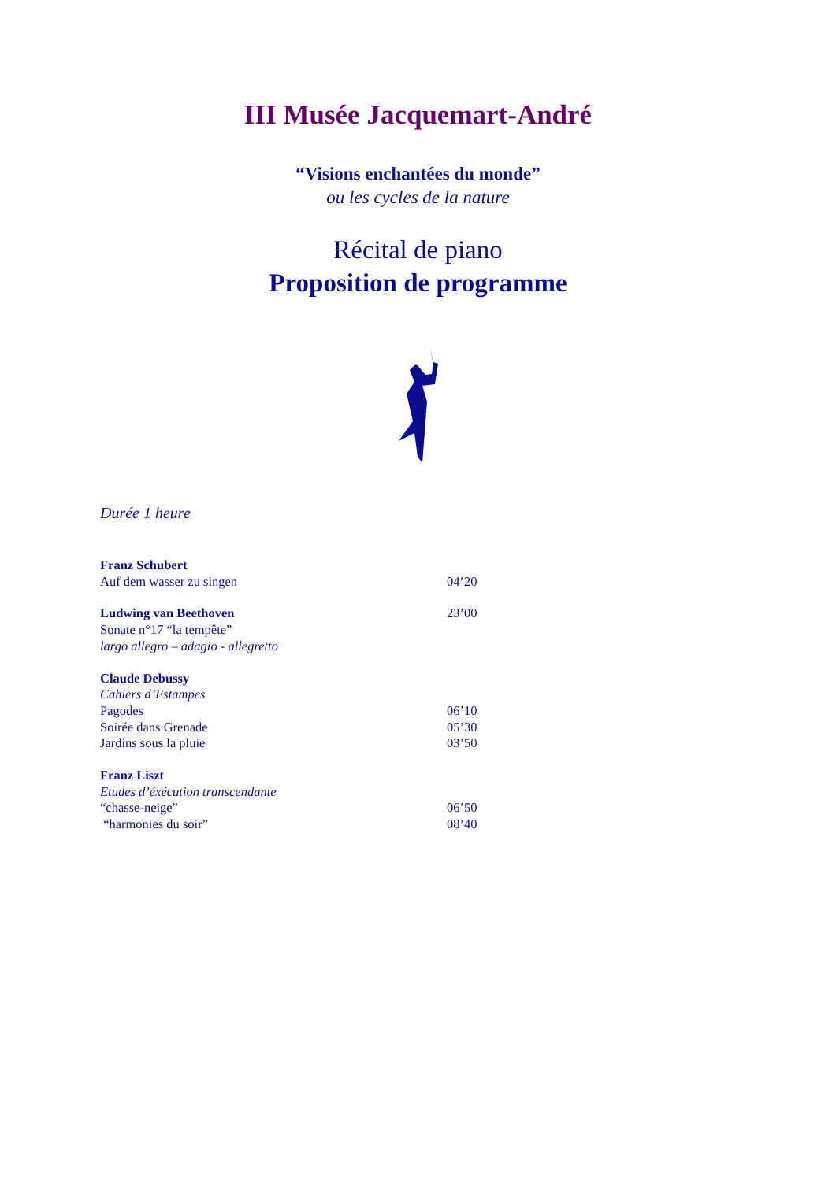III Musée Jacquemart-André
“Visions enchantées du monde”
ou les cycles de la nature
Récital de piano
Proposition de programme
Durée 1 heure
Franz Schubert
Auf dem wasser zu singen 04’20
Ludwing van Beethoven 23’00
Sonate n°17 “la tempête”
largo allegro – adagio - allegretto
Claude Debussy
Cahiers d’Estampes
Pagodes 06’10
Soirée dans Grenade 05’30
Jardins sous la pluie 03’50
Franz Liszt
Etudes d’éxécution transcendante
“chasse-neige” 06’50
“harmonies du soir” 08’40